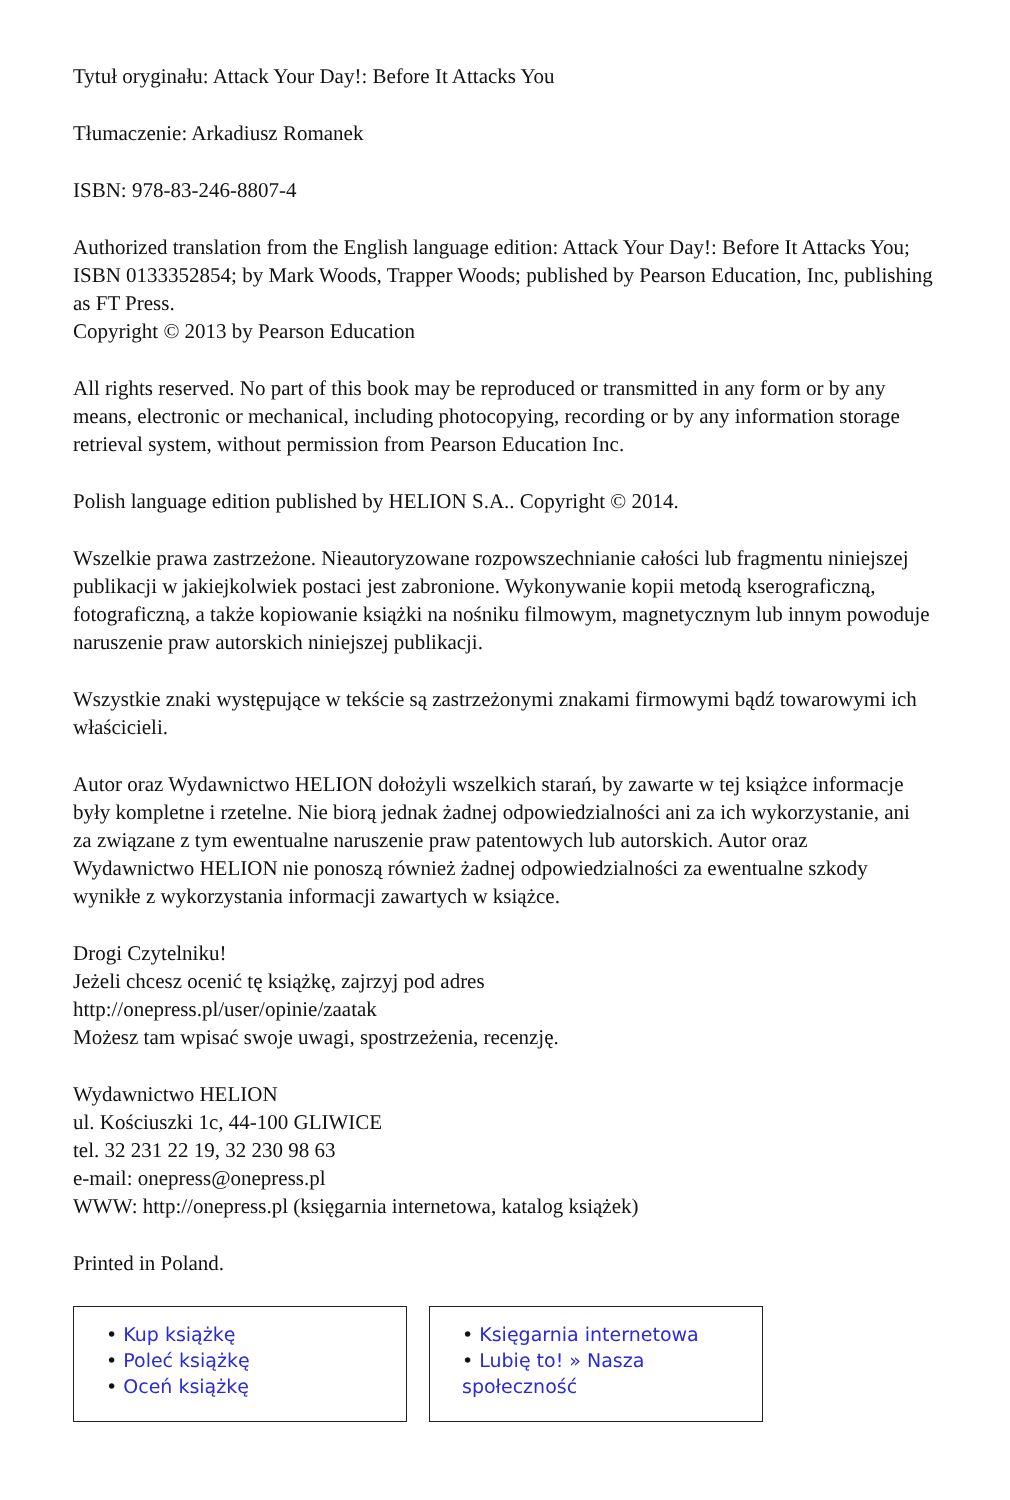Tytuł oryginału: Attack Your Day!: Before It Attacks You
Tłumaczenie: Arkadiusz Romanek
ISBN: 978-83-246-8807-4
Authorized translation from the English language edition: Attack Your Day!: Before It Attacks You; ISBN 0133352854; by Mark Woods, Trapper Woods; published by Pearson Education, Inc, publishing as FT Press.
Copyright © 2013 by Pearson Education
All rights reserved. No part of this book may be reproduced or transmitted in any form or by any means, electronic or mechanical, including photocopying, recording or by any information storage retrieval system, without permission from Pearson Education Inc.
Polish language edition published by HELION S.A.. Copyright © 2014.
Wszelkie prawa zastrzeżone. Nieautoryzowane rozpowszechnianie całości lub fragmentu niniejszej publikacji w jakiejkolwiek postaci jest zabronione. Wykonywanie kopii metodą kserograficzną, fotograficzną, a także kopiowanie książki na nośniku filmowym, magnetycznym lub innym powoduje naruszenie praw autorskich niniejszej publikacji.
Wszystkie znaki występujące w tekście są zastrzeżonymi znakami firmowymi bądź towarowymi ich właścicieli.
Autor oraz Wydawnictwo HELION dołożyli wszelkich starań, by zawarte w tej książce informacje były kompletne i rzetelne. Nie biorą jednak żadnej odpowiedzialności ani za ich wykorzystanie, ani za związane z tym ewentualne naruszenie praw patentowych lub autorskich. Autor oraz Wydawnictwo HELION nie ponoszą również żadnej odpowiedzialności za ewentualne szkody wynikłe z wykorzystania informacji zawartych w książce.
Drogi Czytelniku!
Jeżeli chcesz ocenić tę książkę, zajrzyj pod adres
http://onepress.pl/user/opinie/zaatak
Możesz tam wpisać swoje uwagi, spostrzeżenia, recenzję.
Wydawnictwo HELION
ul. Kościuszki 1c, 44-100 GLIWICE
tel. 32 231 22 19, 32 230 98 63
e-mail: onepress@onepress.pl
WWW: http://onepress.pl (księgarnia internetowa, katalog książek)
Printed in Poland.
• Kup książkę
• Poleć książkę
• Oceń książkę
• Księgarnia internetowa
• Lubię to! » Nasza społeczność